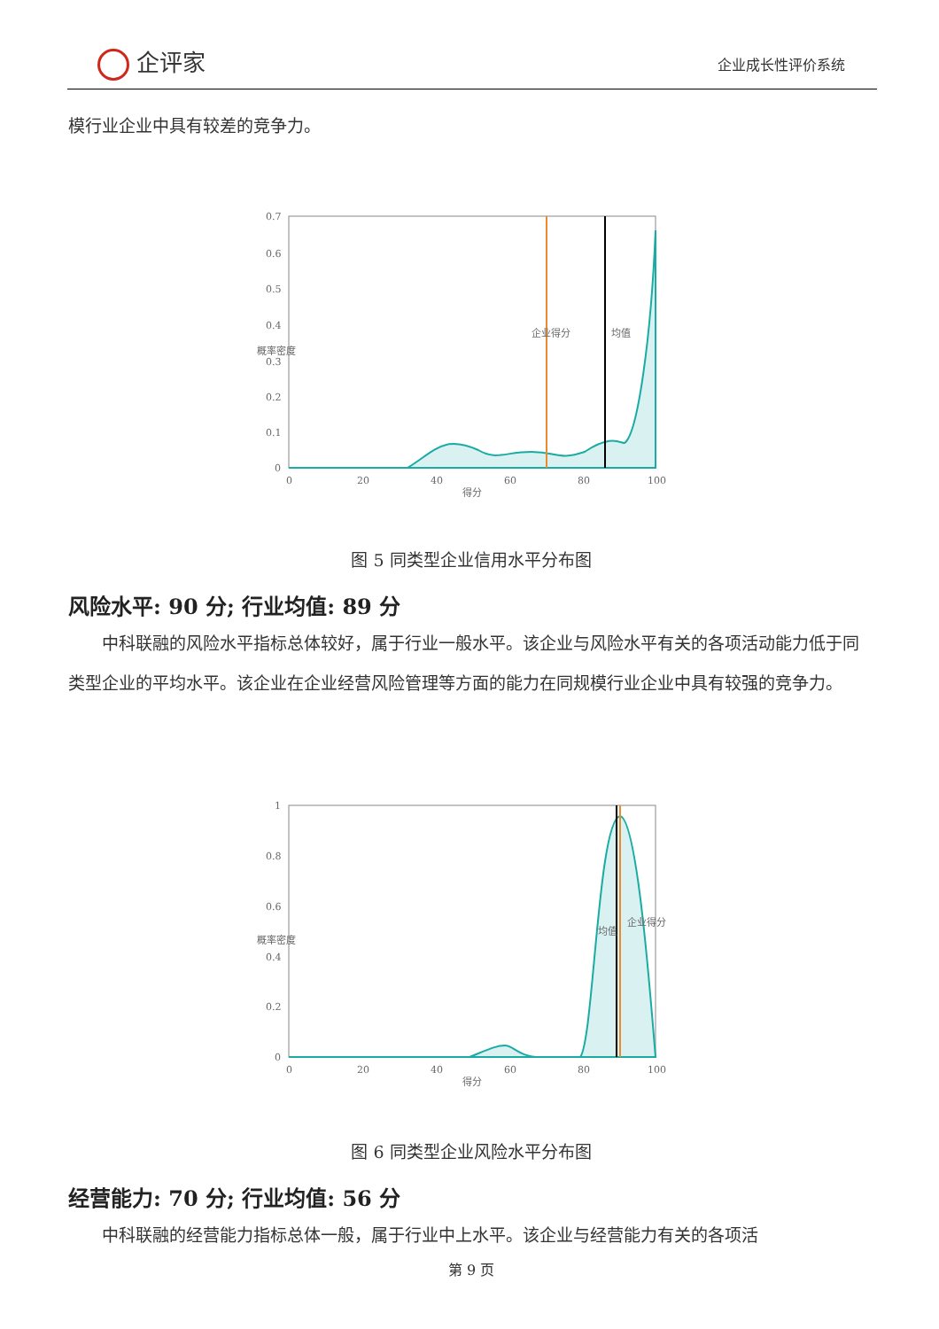企评家 企业成长性评价系统
模行业企业中具有较差的竞争力。
0.7
0.6
0.5
0.4
0.3
0.2
0.1
0
0
20
40
60
80
100
得分
概率密度
企业得分
均值
图 5 同类型企业信用水平分布图
风险水平: 90 分; 行业均值: 89 分
中科联融的风险水平指标总体较好，属于行业一般水平。该企业与风险水平有关的各项活动能力低于同类型企业的平均水平。该企业在企业经营风险管理等方面的能力在同规模行业企业中具有较强的竞争力。
1
0.8
0.6
0.4
0.2
0
0
20
40
60
80
100
得分
概率密度
均值
企业得分
图 6 同类型企业风险水平分布图
经营能力: 70 分; 行业均值: 56 分
中科联融的经营能力指标总体一般，属于行业中上水平。该企业与经营能力有关的各项活
第 9 页